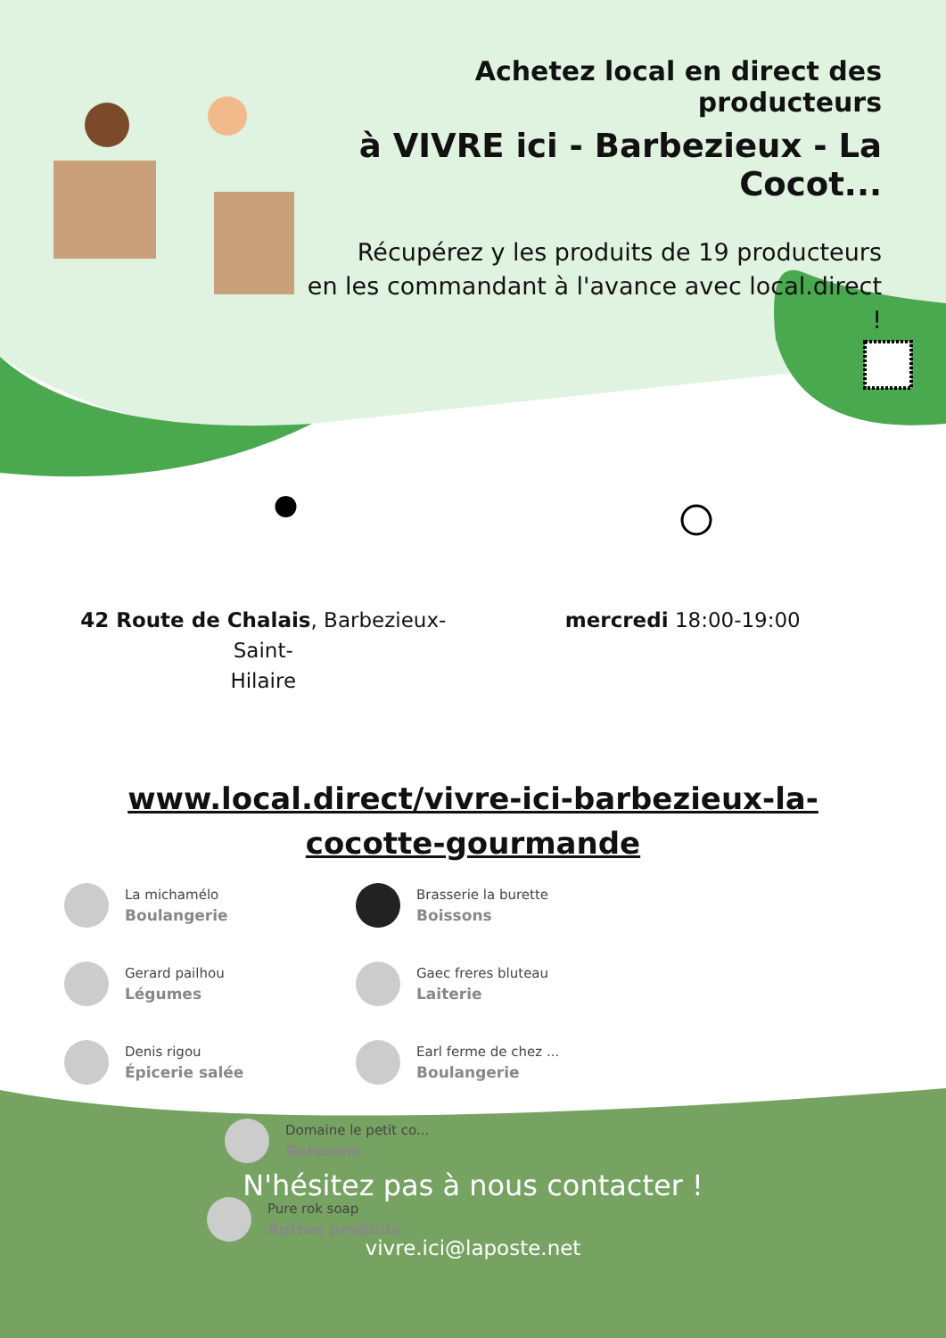Achetez local en direct des producteurs
à VIVRE ici - Barbezieux - La Cocot...
Récupérez y les produits de 19 producteurs
en les commandant à l'avance avec local.direct !
42 Route de Chalais, Barbezieux-Saint-
Hilaire
mercredi 18:00-19:00
www.local.direct/vivre-ici-barbezieux-la-cocotte-gourmande
La michamélo
Boulangerie
Brasserie la burette
Boissons
Gerard pailhou
Légumes
Gaec freres bluteau
Laiterie
Denis rigou
Épicerie salée
Earl ferme de chez ...
Boulangerie
Domaine le petit co...
Boissons
Pure rok soap
Autres produits
N'hésitez pas à nous contacter !
vivre.ici@laposte.net